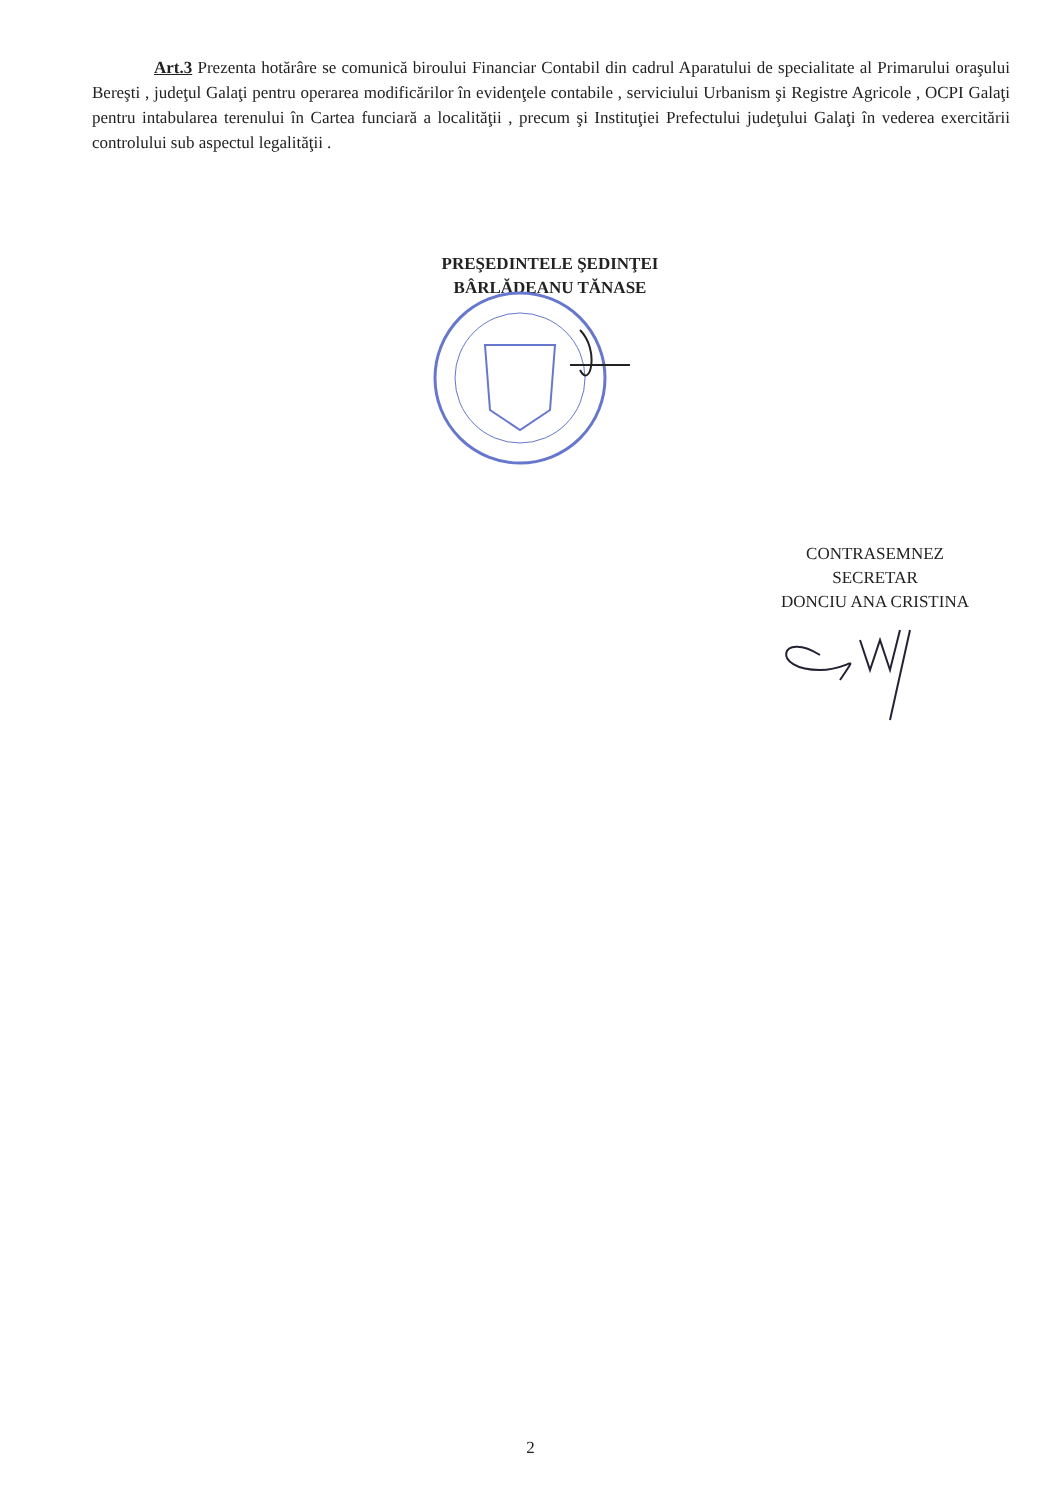Art.3 Prezenta hotărâre se comunică biroului Financiar Contabil din cadrul Aparatului de specialitate al Primarului oraşului Bereşti , judeţul Galaţi pentru operarea modificărilor în evidenţele contabile , serviciului Urbanism şi Registre Agricole , OCPI Galaţi pentru intabularea terenului în Cartea funciară a localităţii , precum şi Instituţiei Prefectului judeţului Galaţi în vederea exercitării controlului sub aspectul legalităţii .
PREŞEDINTELE ŞEDINŢEI
BÂRLĂDEANU TĂNASE
CONTRASEMNEZ
SECRETAR
DONCIU ANA CRISTINA
2